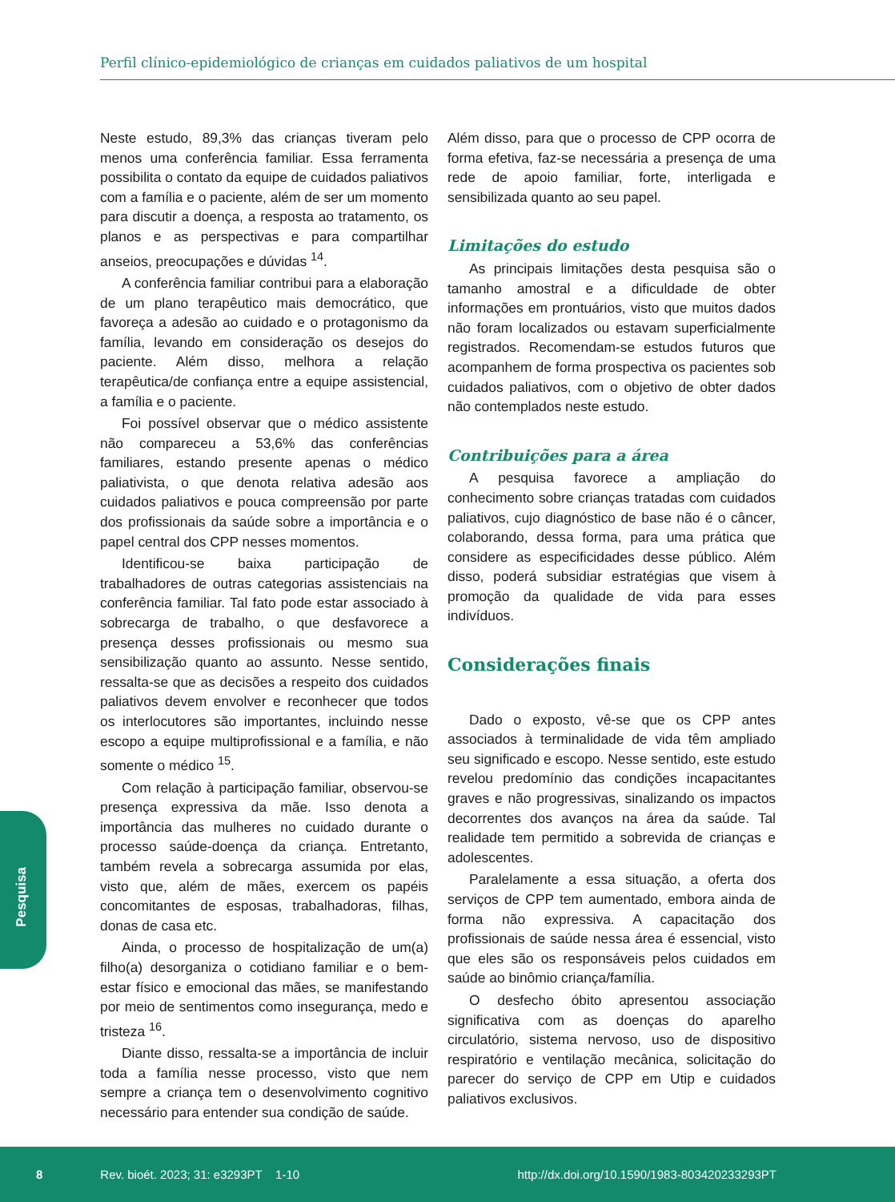Perfil clínico-epidemiológico de crianças em cuidados paliativos de um hospital
Neste estudo, 89,3% das crianças tiveram pelo menos uma conferência familiar. Essa ferramenta possibilita o contato da equipe de cuidados paliativos com a família e o paciente, além de ser um momento para discutir a doença, a resposta ao tratamento, os planos e as perspectivas e para compartilhar anseios, preocupações e dúvidas <sup>14</sup>.
A conferência familiar contribui para a elaboração de um plano terapêutico mais democrático, que favoreça a adesão ao cuidado e o protagonismo da família, levando em consideração os desejos do paciente. Além disso, melhora a relação terapêutica/de confiança entre a equipe assistencial, a família e o paciente.
Foi possível observar que o médico assistente não compareceu a 53,6% das conferências familiares, estando presente apenas o médico paliativista, o que denota relativa adesão aos cuidados paliativos e pouca compreensão por parte dos profissionais da saúde sobre a importância e o papel central dos CPP nesses momentos.
Identificou-se baixa participação de trabalhadores de outras categorias assistenciais na conferência familiar. Tal fato pode estar associado à sobrecarga de trabalho, o que desfavorece a presença desses profissionais ou mesmo sua sensibilização quanto ao assunto. Nesse sentido, ressalta-se que as decisões a respeito dos cuidados paliativos devem envolver e reconhecer que todos os interlocutores são importantes, incluindo nesse escopo a equipe multiprofissional e a família, e não somente o médico <sup>15</sup>.
Com relação à participação familiar, observou-se presença expressiva da mãe. Isso denota a importância das mulheres no cuidado durante o processo saúde-doença da criança. Entretanto, também revela a sobrecarga assumida por elas, visto que, além de mães, exercem os papéis concomitantes de esposas, trabalhadoras, filhas, donas de casa etc.
Ainda, o processo de hospitalização de um(a) filho(a) desorganiza o cotidiano familiar e o bem-estar físico e emocional das mães, se manifestando por meio de sentimentos como insegurança, medo e tristeza <sup>16</sup>.
Diante disso, ressalta-se a importância de incluir toda a família nesse processo, visto que nem sempre a criança tem o desenvolvimento cognitivo necessário para entender sua condição de saúde.
Além disso, para que o processo de CPP ocorra de forma efetiva, faz-se necessária a presença de uma rede de apoio familiar, forte, interligada e sensibilizada quanto ao seu papel.
Limitações do estudo
As principais limitações desta pesquisa são o tamanho amostral e a dificuldade de obter informações em prontuários, visto que muitos dados não foram localizados ou estavam superficialmente registrados. Recomendam-se estudos futuros que acompanhem de forma prospectiva os pacientes sob cuidados paliativos, com o objetivo de obter dados não contemplados neste estudo.
Contribuições para a área
A pesquisa favorece a ampliação do conhecimento sobre crianças tratadas com cuidados paliativos, cujo diagnóstico de base não é o câncer, colaborando, dessa forma, para uma prática que considere as especificidades desse público. Além disso, poderá subsidiar estratégias que visem à promoção da qualidade de vida para esses indivíduos.
Considerações finais
Dado o exposto, vê-se que os CPP antes associados à terminalidade de vida têm ampliado seu significado e escopo. Nesse sentido, este estudo revelou predomínio das condições incapacitantes graves e não progressivas, sinalizando os impactos decorrentes dos avanços na área da saúde. Tal realidade tem permitido a sobrevida de crianças e adolescentes.
Paralelamente a essa situação, a oferta dos serviços de CPP tem aumentado, embora ainda de forma não expressiva. A capacitação dos profissionais de saúde nessa área é essencial, visto que eles são os responsáveis pelos cuidados em saúde ao binômio criança/família.
O desfecho óbito apresentou associação significativa com as doenças do aparelho circulatório, sistema nervoso, uso de dispositivo respiratório e ventilação mecânica, solicitação do parecer do serviço de CPP em Utip e cuidados paliativos exclusivos.
Pesquisa
8 Rev. bioét. 2023; 31: e3293PT 1-10 http://dx.doi.org/10.1590/1983-803420233293PT